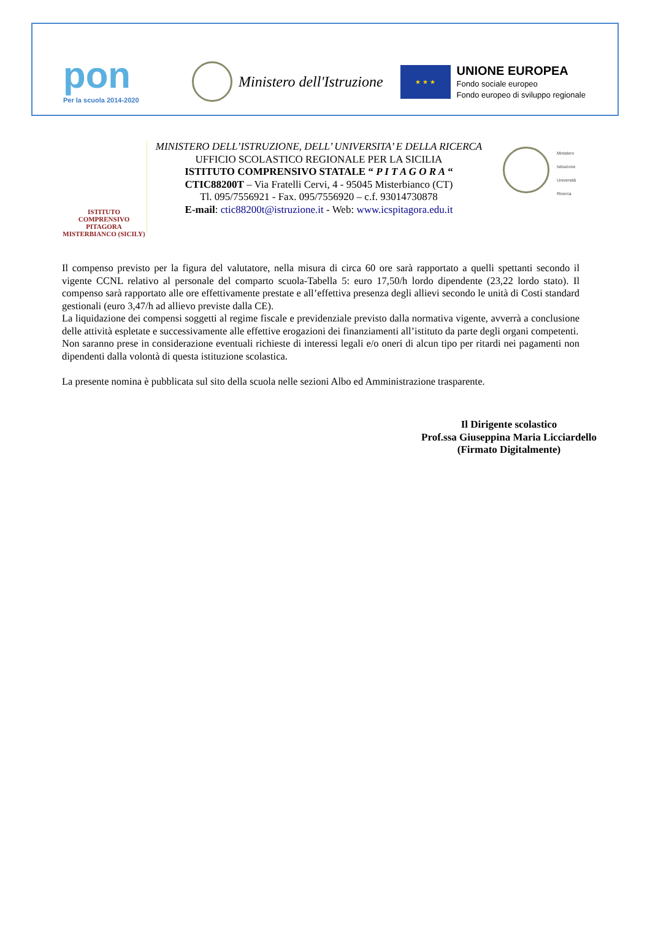pon
Per la scuola 2014-2020
Ministero dell'Istruzione
★ ★ ★
UNIONE EUROPEA
Fondo sociale europeo
Fondo europeo di sviluppo regionale
ISTITUTO COMPRENSIVO
PITAGORA
MISTERBIANCO (SICILY)
MINISTERO DELL’ISTRUZIONE, DELL’ UNIVERSITA’ E DELLA RICERCA
UFFICIO SCOLASTICO REGIONALE PER LA SICILIA
ISTITUTO COMPRENSIVO STATALE “ P I T A G O R A “
CTIC88200T – Via Fratelli Cervi, 4 - 95045 Misterbianco (CT)
Tl. 095/7556921 - Fax. 095/7556920 – c.f. 93014730878
E-mail: ctic88200t@istruzione.it - Web: www.icspitagora.edu.it
Ministero
Istruzione
Università
Ricerca
Il compenso previsto per la figura del valutatore, nella misura di circa 60 ore sarà rapportato a quelli spettanti secondo il vigente CCNL relativo al personale del comparto scuola-Tabella 5: euro 17,50/h lordo dipendente (23,22 lordo stato). Il compenso sarà rapportato alle ore effettivamente prestate e all’effettiva presenza degli allievi secondo le unità di Costi standard gestionali (euro 3,47/h ad allievo previste dalla CE).
La liquidazione dei compensi soggetti al regime fiscale e previdenziale previsto dalla normativa vigente, avverrà a conclusione delle attività espletate e successivamente alle effettive erogazioni dei finanziamenti all’istituto da parte degli organi competenti.
Non saranno prese in considerazione eventuali richieste di interessi legali e/o oneri di alcun tipo per ritardi nei pagamenti non dipendenti dalla volontà di questa istituzione scolastica.
La presente nomina è pubblicata sul sito della scuola nelle sezioni Albo ed Amministrazione trasparente.
Il Dirigente scolastico
Prof.ssa Giuseppina Maria Licciardello
(Firmato Digitalmente)